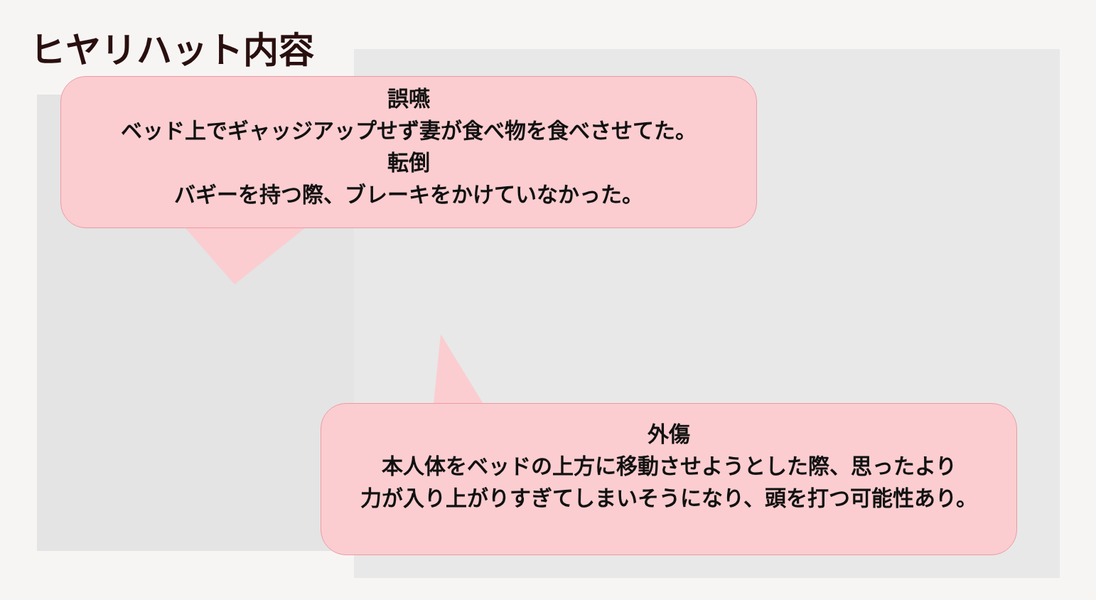ヒヤリハット内容
誤嚥
ベッド上でギャッジアップせず妻が食べ物を食べさせてた。
転倒
バギーを持つ際、ブレーキをかけていなかった。
外傷
本人体をベッドの上方に移動させようとした際、思ったより
力が入り上がりすぎてしまいそうになり、頭を打つ可能性あり。